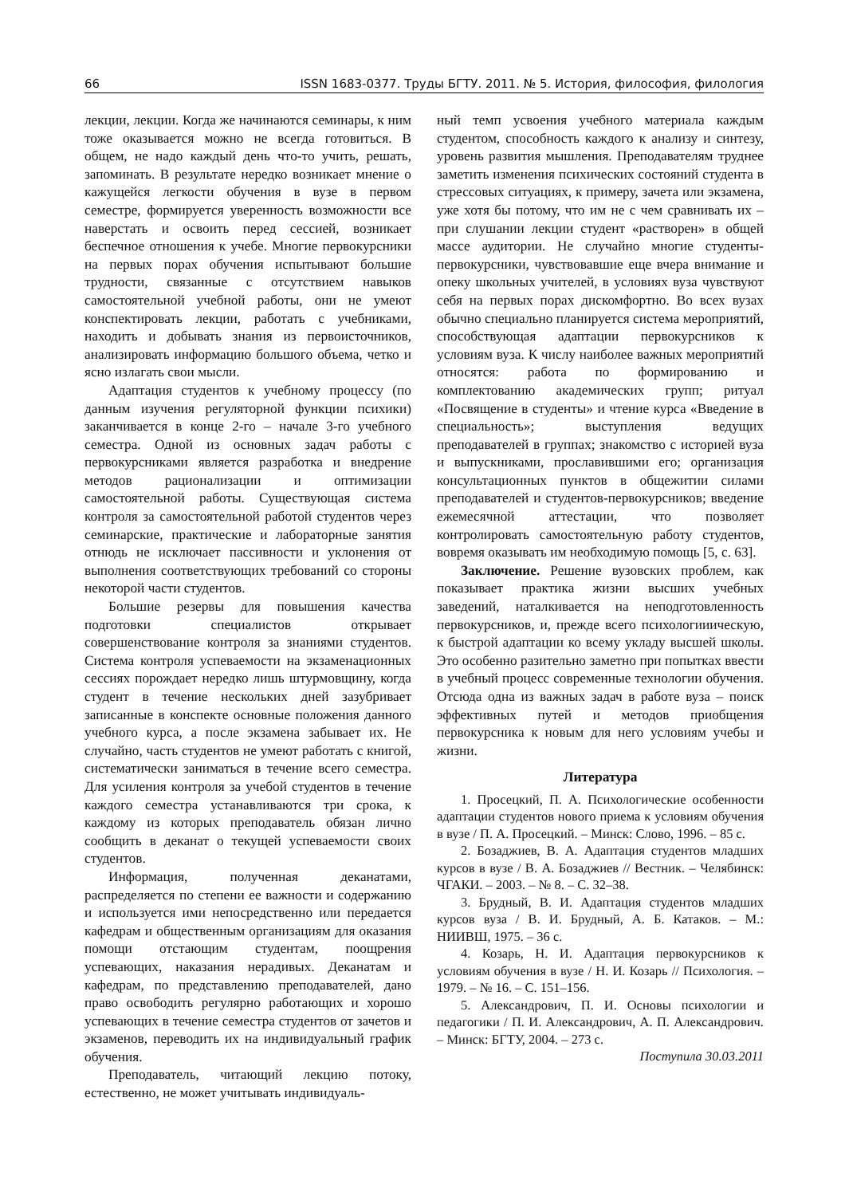66 ISSN 1683-0377. Труды БГТУ. 2011. № 5. История, философия, филология
лекции, лекции. Когда же начинаются семинары, к ним тоже оказывается можно не всегда готовиться. В общем, не надо каждый день что-то учить, решать, запоминать. В результате нередко возникает мнение о кажущейся легкости обучения в вузе в первом семестре, формируется уверенность возможности все наверстать и освоить перед сессией, возникает беспечное отношения к учебе. Многие первокурсники на первых порах обучения испытывают большие трудности, связанные с отсутствием навыков самостоятельной учебной работы, они не умеют конспектировать лекции, работать с учебниками, находить и добывать знания из первоисточников, анализировать информацию большого объема, четко и ясно излагать свои мысли.
Адаптация студентов к учебному процессу (по данным изучения регуляторной функции психики) заканчивается в конце 2-го – начале 3-го учебного семестра. Одной из основных задач работы с первокурсниками является разработка и внедрение методов рационализации и оптимизации самостоятельной работы. Существующая система контроля за самостоятельной работой студентов через семинарские, практические и лабораторные занятия отнюдь не исключает пассивности и уклонения от выполнения соответствующих требований со стороны некоторой части студентов.
Большие резервы для повышения качества подготовки специалистов открывает совершенствование контроля за знаниями студентов. Система контроля успеваемости на экзаменационных сессиях порождает нередко лишь штурмовщину, когда студент в течение нескольких дней зазубривает записанные в конспекте основные положения данного учебного курса, а после экзамена забывает их. Не случайно, часть студентов не умеют работать с книгой, систематически заниматься в течение всего семестра. Для усиления контроля за учебой студентов в течение каждого семестра устанавливаются три срока, к каждому из которых преподаватель обязан лично сообщить в деканат о текущей успеваемости своих студентов.
Информация, полученная деканатами, распределяется по степени ее важности и содержанию и используется ими непосредственно или передается кафедрам и общественным организациям для оказания помощи отстающим студентам, поощрения успевающих, наказания нерадивых. Деканатам и кафедрам, по представлению преподавателей, дано право освободить регулярно работающих и хорошо успевающих в течение семестра студентов от зачетов и экзаменов, переводить их на индивидуальный график обучения.
Преподаватель, читающий лекцию потоку, естественно, не может учитывать индивидуаль-
ный темп усвоения учебного материала каждым студентом, способность каждого к анализу и синтезу, уровень развития мышления. Преподавателям труднее заметить изменения психических состояний студента в стрессовых ситуациях, к примеру, зачета или экзамена, уже хотя бы потому, что им не с чем сравнивать их – при слушании лекции студент «растворен» в общей массе аудитории. Не случайно многие студенты-первокурсники, чувствовавшие еще вчера внимание и опеку школьных учителей, в условиях вуза чувствуют себя на первых порах дискомфортно. Во всех вузах обычно специально планируется система мероприятий, способствующая адаптации первокурсников к условиям вуза. К числу наиболее важных мероприятий относятся: работа по формированию и комплектованию академических групп; ритуал «Посвящение в студенты» и чтение курса «Введение в специальность»; выступления ведущих преподавателей в группах; знакомство с историей вуза и выпускниками, прославившими его; организация консультационных пунктов в общежитии силами преподавателей и студентов-первокурсников; введение ежемесячной аттестации, что позволяет контролировать самостоятельную работу студентов, вовремя оказывать им необходимую помощь [5, с. 63].
Заключение. Решение вузовских проблем, как показывает практика жизни высших учебных заведений, наталкивается на неподготовленность первокурсников, и, прежде всего психологииическую, к быстрой адаптации ко всему укладу высшей школы. Это особенно разительно заметно при попытках ввести в учебный процесс современные технологии обучения. Отсюда одна из важных задач в работе вуза – поиск эффективных путей и методов приобщения первокурсника к новым для него условиям учебы и жизни.
Литература
1. Просецкий, П. А. Психологические особенности адаптации студентов нового приема к условиям обучения в вузе / П. А. Просецкий. – Минск: Слово, 1996. – 85 с.
2. Бозаджиев, В. А. Адаптация студентов младших курсов в вузе / В. А. Бозаджиев // Вестник. – Челябинск: ЧГАКИ. – 2003. – № 8. – С. 32–38.
3. Брудный, В. И. Адаптация студентов младших курсов вуза / В. И. Брудный, А. Б. Катаков. – М.: НИИВШ, 1975. – 36 с.
4. Козарь, Н. И. Адаптация первокурсников к условиям обучения в вузе / Н. И. Козарь // Психология. – 1979. – № 16. – С. 151–156.
5. Александрович, П. И. Основы психологии и педагогики / П. И. Александрович, А. П. Александрович. – Минск: БГТУ, 2004. – 273 с.
Поступила 30.03.2011